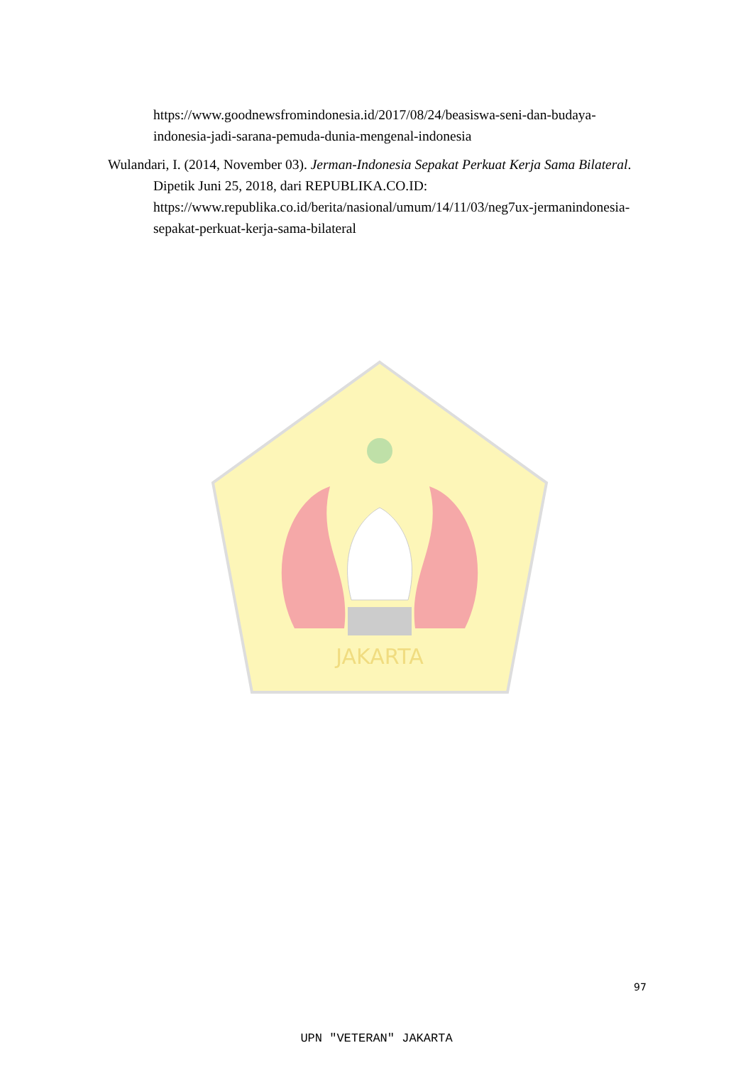https://www.goodnewsfromindonesia.id/2017/08/24/beasiswa-seni-dan-budaya-indonesia-jadi-sarana-pemuda-dunia-mengenal-indonesia
Wulandari, I. (2014, November 03). Jerman-Indonesia Sepakat Perkuat Kerja Sama Bilateral. Dipetik Juni 25, 2018, dari REPUBLIKA.CO.ID: https://www.republika.co.id/berita/nasional/umum/14/11/03/neg7ux-jermanindonesia-sepakat-perkuat-kerja-sama-bilateral
JAKARTA
97
UPN "VETERAN" JAKARTA